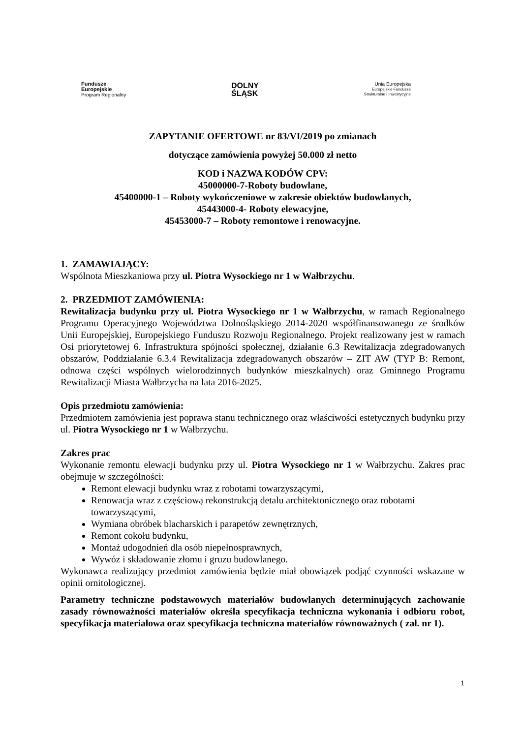Fundusze
Europejskie
Program Regionalny
DOLNY
ŚLĄSK
Unia Europejska
Europejskie Fundusze
Strukturalne i Inwestycyjne
ZAPYTANIE OFERTOWE nr 83/VI/2019 po zmianach
dotyczące zamówienia powyżej 50.000 zł netto
KOD i NAZWA KODÓW CPV:
45000000-7-Roboty budowlane,
45400000-1 – Roboty wykończeniowe w zakresie obiektów budowlanych,
45443000-4- Roboty elewacyjne,
45453000-7 – Roboty remontowe i renowacyjne.
1. ZAMAWIAJĄCY:
Wspólnota Mieszkaniowa przy ul. Piotra Wysockiego nr 1 w Wałbrzychu.
2. PRZEDMIOT ZAMÓWIENIA:
Rewitalizacja budynku przy ul. Piotra Wysockiego nr 1 w Wałbrzychu, w ramach Regionalnego Programu Operacyjnego Województwa Dolnośląskiego 2014-2020 współfinansowanego ze środków Unii Europejskiej, Europejskiego Funduszu Rozwoju Regionalnego. Projekt realizowany jest w ramach Osi priorytetowej 6. Infrastruktura spójności społecznej, działanie 6.3 Rewitalizacja zdegradowanych obszarów, Poddziałanie 6.3.4 Rewitalizacja zdegradowanych obszarów – ZIT AW (TYP B: Remont, odnowa części wspólnych wielorodzinnych budynków mieszkalnych) oraz Gminnego Programu Rewitalizacji Miasta Wałbrzycha na lata 2016-2025.
Opis przedmiotu zamówienia:
Przedmiotem zamówienia jest poprawa stanu technicznego oraz właściwości estetycznych budynku przy ul. Piotra Wysockiego nr 1 w Wałbrzychu.
Zakres prac
Wykonanie remontu elewacji budynku przy ul. Piotra Wysockiego nr 1 w Wałbrzychu. Zakres prac obejmuje w szczególności:
Remont elewacji budynku wraz z robotami towarzyszącymi,
Renowacja wraz z częściową rekonstrukcją detalu architektonicznego oraz robotami towarzyszącymi,
Wymiana obróbek blacharskich i parapetów zewnętrznych,
Remont cokołu budynku,
Montaż udogodnień dla osób niepełnosprawnych,
Wywóz i składowanie złomu i gruzu budowlanego.
Wykonawca realizujący przedmiot zamówienia będzie miał obowiązek podjąć czynności wskazane w opinii ornitologicznej.
Parametry techniczne podstawowych materiałów budowlanych determinujących zachowanie zasady równoważności materiałów określa specyfikacja techniczna wykonania i odbioru robot, specyfikacja materiałowa oraz specyfikacja techniczna materiałów równoważnych ( zał. nr 1).
1